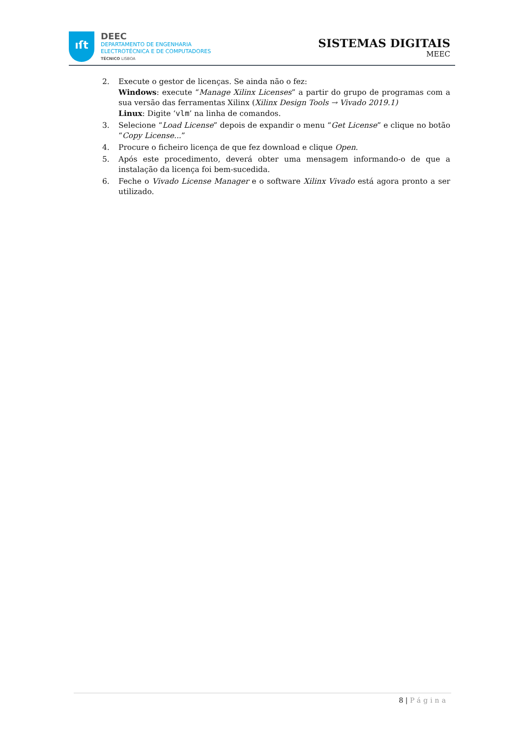ıſt
DEEC
DEPARTAMENTO DE ENGENHARIA
ELECTROTÉCNICA E DE COMPUTADORES
TÉCNICO LISBOA
SISTEMAS DIGITAIS
MEEC
2. Execute o gestor de licenças. Se ainda não o fez:
Windows: execute “Manage Xilinx Licenses” a partir do grupo de programas com a sua versão das ferramentas Xilinx (Xilinx Design Tools → Vivado 2019.1)
Linux: Digite ‘vlm’ na linha de comandos.
3. Selecione “Load License” depois de expandir o menu “Get License” e clique no botão “Copy License...”
4. Procure o ficheiro licença de que fez download e clique Open.
5. Após este procedimento, deverá obter uma mensagem informando-o de que a instalação da licença foi bem-sucedida.
6. Feche o Vivado License Manager e o software Xilinx Vivado está agora pronto a ser utilizado.
8 | Página